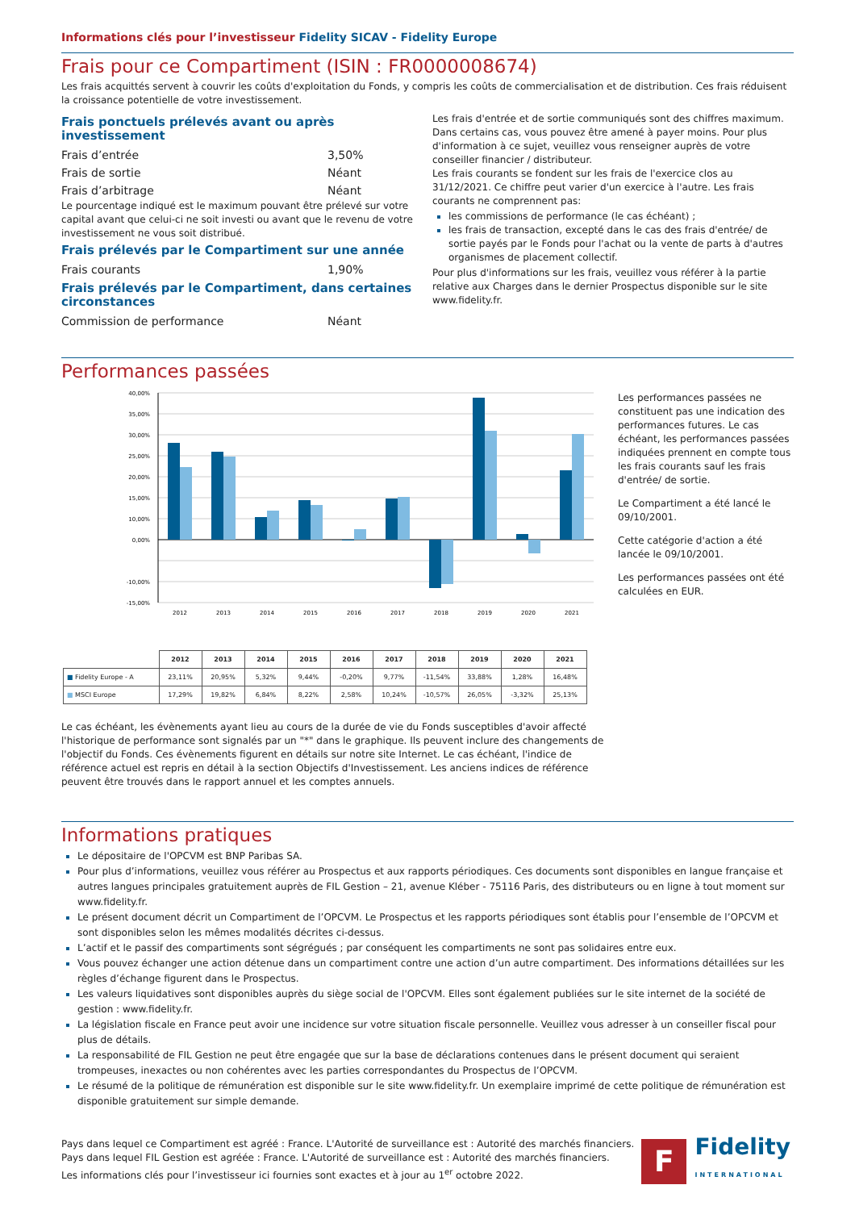Informations clés pour l’investisseur Fidelity SICAV - Fidelity Europe
Frais pour ce Compartiment (ISIN : FR0000008674)
Les frais acquittés servent à couvrir les coûts d'exploitation du Fonds, y compris les coûts de commercialisation et de distribution. Ces frais réduisent la croissance potentielle de votre investissement.
Frais ponctuels prélevés avant ou après investissement
Frais d’entrée 3,50%
Frais de sortie Néant
Frais d’arbitrage Néant
Le pourcentage indiqué est le maximum pouvant être prélevé sur votre capital avant que celui-ci ne soit investi ou avant que le revenu de votre investissement ne vous soit distribué.
Frais prélevés par le Compartiment sur une année
Frais courants 1,90%
Frais prélevés par le Compartiment, dans certaines circonstances
Commission de performance Néant
Les frais d'entrée et de sortie communiqués sont des chiffres maximum. Dans certains cas, vous pouvez être amené à payer moins. Pour plus d'information à ce sujet, veuillez vous renseigner auprès de votre conseiller financier / distributeur.
Les frais courants se fondent sur les frais de l'exercice clos au 31/12/2021. Ce chiffre peut varier d'un exercice à l'autre. Les frais courants ne comprennent pas:
les commissions de performance (le cas échéant) ;
les frais de transaction, excepté dans le cas des frais d'entrée/ de sortie payés par le Fonds pour l'achat ou la vente de parts à d'autres organismes de placement collectif.
Pour plus d'informations sur les frais, veuillez vous référer à la partie relative aux Charges dans le dernier Prospectus disponible sur le site www.fidelity.fr.
Performances passées
40,00%
35,00%
30,00%
25,00%
20,00%
15,00%
10,00%
0,00%
-10,00%
-15,00%
2012
2013
2014
2015
2016
2017
2018
2019
2020
2021
| | 2012 | 2013 | 2014 | 2015 | 2016 | 2017 | 2018 | 2019 | 2020 | 2021 |
| --- | --- | --- | --- | --- | --- | --- | --- | --- | --- | --- |
| ■ Fidelity Europe - A | 23,11% | 20,95% | 5,32% | 9,44% | -0,20% | 9,77% | -11,54% | 33,88% | 1,28% | 16,48% |
| ■ MSCI Europe | 17,29% | 19,82% | 6,84% | 8,22% | 2,58% | 10,24% | -10,57% | 26,05% | -3,32% | 25,13% |
Les performances passées ne constituent pas une indication des performances futures. Le cas échéant, les performances passées indiquées prennent en compte tous les frais courants sauf les frais d'entrée/ de sortie.
Le Compartiment a été lancé le 09/10/2001.
Cette catégorie d'action a été lancée le 09/10/2001.
Les performances passées ont été calculées en EUR.
Le cas échéant, les évènements ayant lieu au cours de la durée de vie du Fonds susceptibles d'avoir affecté l'historique de performance sont signalés par un "*" dans le graphique. Ils peuvent inclure des changements de l'objectif du Fonds. Ces évènements figurent en détails sur notre site Internet. Le cas échéant, l'indice de référence actuel est repris en détail à la section Objectifs d'Investissement. Les anciens indices de référence peuvent être trouvés dans le rapport annuel et les comptes annuels.
Informations pratiques
Le dépositaire de l'OPCVM est BNP Paribas SA.
Pour plus d’informations, veuillez vous référer au Prospectus et aux rapports périodiques. Ces documents sont disponibles en langue française et autres langues principales gratuitement auprès de FIL Gestion – 21, avenue Kléber - 75116 Paris, des distributeurs ou en ligne à tout moment sur www.fidelity.fr.
Le présent document décrit un Compartiment de l’OPCVM. Le Prospectus et les rapports périodiques sont établis pour l’ensemble de l’OPCVM et sont disponibles selon les mêmes modalités décrites ci-dessus.
L’actif et le passif des compartiments sont ségrégués ; par conséquent les compartiments ne sont pas solidaires entre eux.
Vous pouvez échanger une action détenue dans un compartiment contre une action d’un autre compartiment. Des informations détaillées sur les règles d’échange figurent dans le Prospectus.
Les valeurs liquidatives sont disponibles auprès du siège social de l'OPCVM. Elles sont également publiées sur le site internet de la société de gestion : www.fidelity.fr.
La législation fiscale en France peut avoir une incidence sur votre situation fiscale personnelle. Veuillez vous adresser à un conseiller fiscal pour plus de détails.
La responsabilité de FIL Gestion ne peut être engagée que sur la base de déclarations contenues dans le présent document qui seraient trompeuses, inexactes ou non cohérentes avec les parties correspondantes du Prospectus de l’OPCVM.
Le résumé de la politique de rémunération est disponible sur le site www.fidelity.fr. Un exemplaire imprimé de cette politique de rémunération est disponible gratuitement sur simple demande.
Pays dans lequel ce Compartiment est agréé : France. L'Autorité de surveillance est : Autorité des marchés financiers.
Pays dans lequel FIL Gestion est agréée : France. L'Autorité de surveillance est : Autorité des marchés financiers.
Les informations clés pour l’investisseur ici fournies sont exactes et à jour au 1<sup>er</sup> octobre 2022.
F
Fidelity
INTERNATIONAL